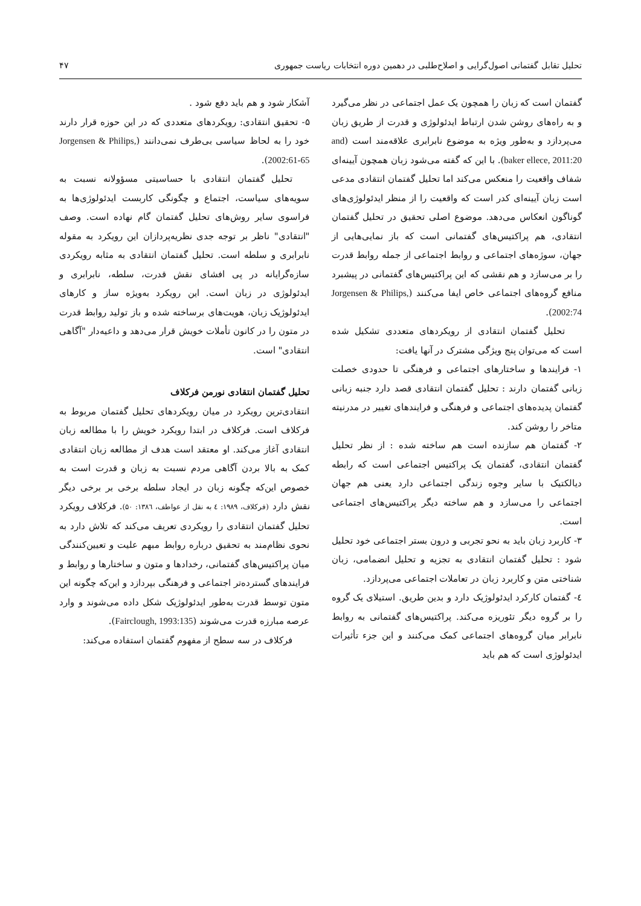تحلیل تقابل گفتمانی اصول‌گرایی و اصلاح‌طلبی در دهمین دوره انتخابات ریاست جمهوری ۴۷
گفتمان است که زبان را همچون یک عمل اجتماعی در نظر می‌گیرد و به راه‌های روشن شدن ارتباط ایدئولوژی و قدرت از طریق زبان می‌پردازد و به‌طور ویژه به موضوع نابرابری علاقه‌مند است (and baker ellece, 2011:20). با این که گفته می‌شود زبان همچون آیینه‌ای شفاف واقعیت را منعکس می‌کند اما تحلیل گفتمان انتقادی مدعی است زبان آیینه‌ای کدر است که واقعیت را از منظر ایدئولوژی‌های گوناگون انعکاس می‌دهد. موضوع اصلی تحقیق در تحلیل گفتمان انتقادی، هم پراکتیس‌های گفتمانی است که باز نمایی‌هایی از جهان، سوژه‌های اجتماعی و روابط اجتماعی از جمله روابط قدرت را بر می‌سازد و هم نقشی که این پراکتیس‌های گفتمانی در پیشبرد منافع گروه‌های اجتماعی خاص ایفا می‌کنند (Jorgensen & Philips, 2002:74).
تحلیل گفتمان انتقادی از رویکردهای متعددی تشکیل شده است که می‌توان پنج ویژگی مشترک در آنها یافت:
۱- فرایندها و ساختارهای اجتماعی و فرهنگی تا حدودی خصلت زبانی گفتمان دارند : تحلیل گفتمان انتقادی قصد دارد جنبه زبانی گفتمان پدیده‌های اجتماعی و فرهنگی و فرایندهای تغییر در مدرنیته متاخر را روشن کند.
۲- گفتمان هم سازنده است هم ساخته شده : از نظر تحلیل گفتمان انتقادی، گفتمان یک پراکتیس اجتماعی است که رابطه دیالکتیک با سایر وجوه زندگی اجتماعی دارد یعنی هم جهان اجتماعی را می‌سازد و هم ساخته دیگر پراکتیس‌های اجتماعی است.
۳- کاربرد زبان باید به نحو تجربی و درون بستر اجتماعی خود تحلیل شود : تحلیل گفتمان انتقادی به تجزیه و تحلیل انضمامی، زبان شناختی متن و کاربرد زبان در تعاملات اجتماعی می‌پردازد.
٤- گفتمان کارکرد ایدئولوژیک دارد و بدین طریق. استیلای یک گروه را بر گروه دیگر تئوریزه می‌کند. پراکتیس‌های گفتمانی به روابط نابرابر میان گروه‌های اجتماعی کمک می‌کنند و این جزء تأثیرات ایدئولوژی است که هم باید
آشکار شود و هم باید دفع شود .
۵- تحقیق انتقادی: رویکردهای متعددی که در این حوزه قرار دارند خود را به لحاظ سیاسی بی‌طرف نمی‌دانند (Jorgensen & Philips, 2002:61-65).
تحلیل گفتمان انتقادی با حساسیتی مسؤولانه نسبت به سویه‌های سیاست، اجتماع و چگونگی کاربست ایدئولوژی‌ها به فراسوی سایر روش‌های تحلیل گفتمان گام نهاده است. وصف "انتقادی" ناظر بر توجه جدی نظریه‌پردازان این رویکرد به مقوله نابرابری و سلطه است. تحلیل گفتمان انتقادی به مثابه رویکردی سازه‌گرایانه در پی افشای نقش قدرت، سلطه، نابرابری و ایدئولوژی در زبان است. این رویکرد به‌ویژه ساز و کارهای ایدئولوژیک زبان، هویت‌های برساخته شده و باز تولید روابط قدرت در متون را در کانون تأملات خویش قرار می‌دهد و داعیه‌دار "آگاهی انتقادی" است.
تحلیل گفتمان انتقادی نورمن فرکلاف
انتقادی‌ترین رویکرد در میان رویکردهای تحلیل گفتمان مربوط به فرکلاف است. فرکلاف در ابتدا رویکرد خویش را با مطالعه زبان انتقادی آغاز می‌کند. او معتقد است هدف از مطالعه زبان انتقادی کمک به بالا بردن آگاهی مردم نسبت به زبان و قدرت است به خصوص این‌که چگونه زبان در ایجاد سلطه برخی بر برخی دیگر نقش دارد (فرکلاف، ۱۹۸۹: ٤ به نقل از عواطف، ۱۳۸٦: ۵۰). فرکلاف رویکرد تحلیل گفتمان انتقادی را رویکردی تعریف می‌کند که تلاش دارد به نحوی نظام‌مند به تحقیق درباره روابط مبهم علیت و تعیین‌کنندگی میان پراکتیس‌های گفتمانی، رخدادها و متون و ساختارها و روابط و فرایندهای گسترده‌تر اجتماعی و فرهنگی بپردازد و این‌که چگونه این متون توسط قدرت به‌طور ایدئولوژیک شکل داده می‌شوند و وارد عرصه مبارزه قدرت می‌شوند (Fairclough, 1993:135).
فرکلاف در سه سطح از مفهوم گفتمان استفاده می‌کند: